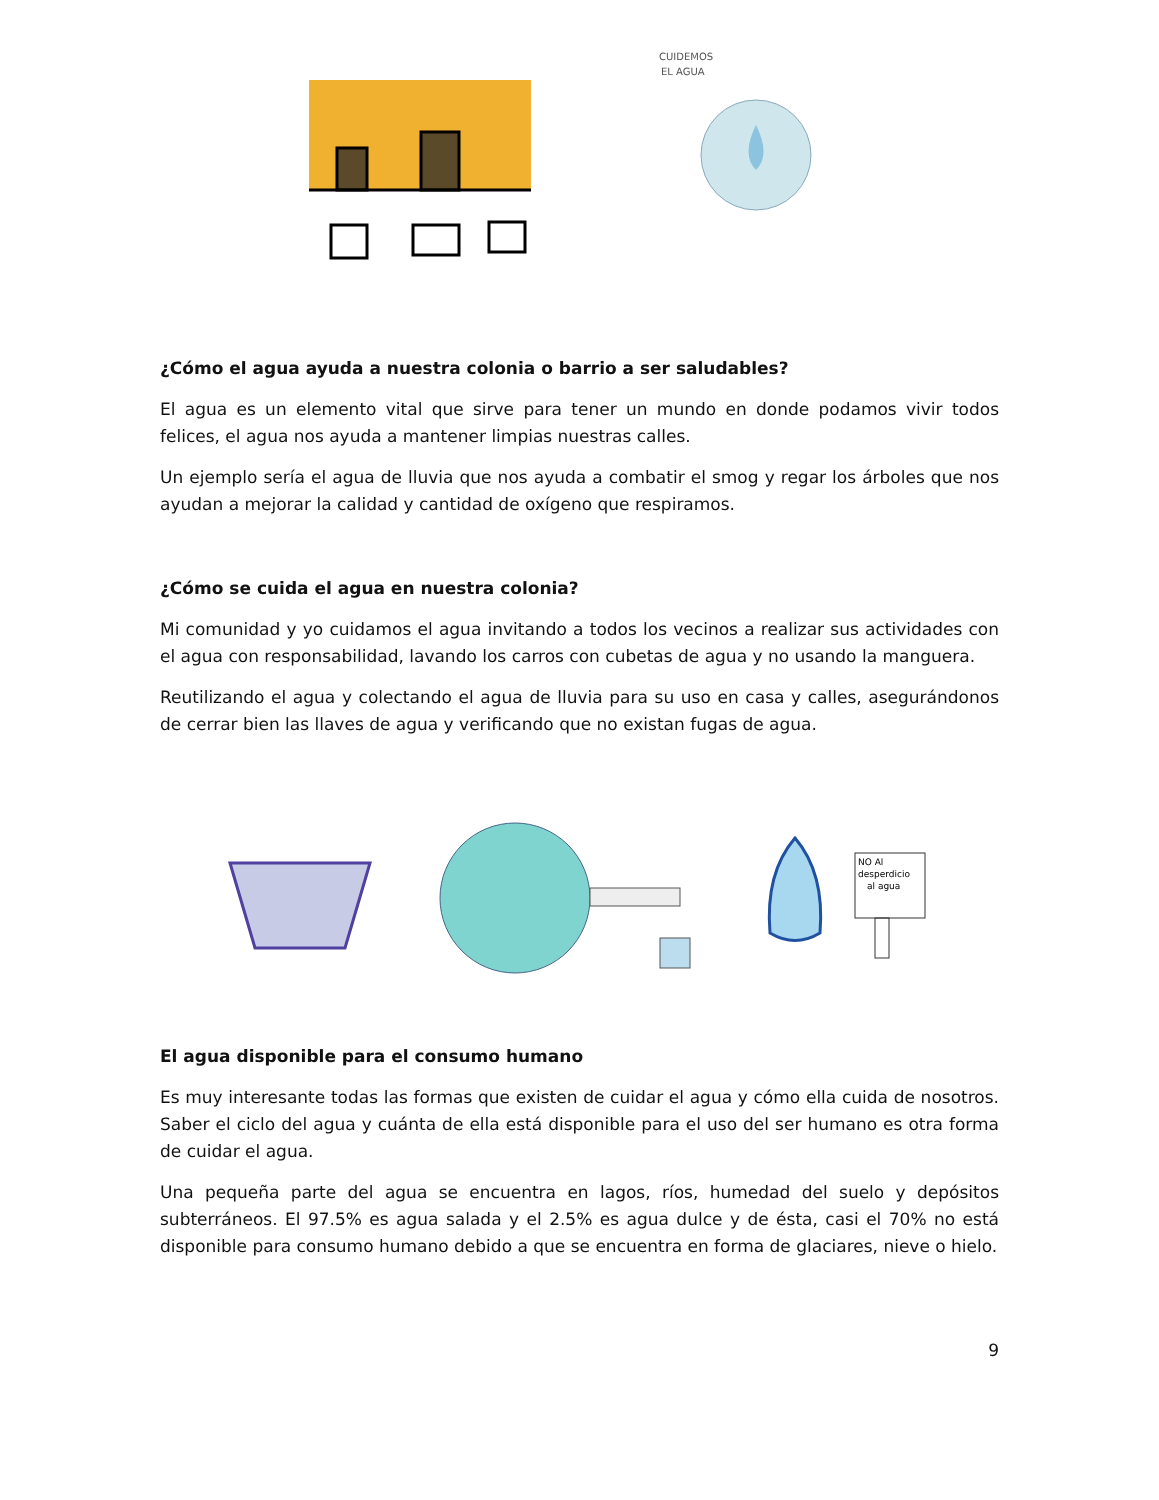CUIDEMOS
EL AGUA
¿Cómo el agua ayuda a nuestra colonia o barrio a ser saludables?
El agua es un elemento vital que sirve para tener un mundo en donde podamos vivir todos felices, el agua nos ayuda a mantener limpias nuestras calles.
Un ejemplo sería el agua de lluvia que nos ayuda a combatir el smog y regar los árboles que nos ayudan a mejorar la calidad y cantidad de oxígeno que respiramos.
¿Cómo se cuida el agua en nuestra colonia?
Mi comunidad y yo cuidamos el agua invitando a todos los vecinos a realizar sus actividades con el agua con responsabilidad, lavando los carros con cubetas de agua y no usando la manguera.
Reutilizando el agua y colectando el agua de lluvia para su uso en casa y calles, asegurándonos de cerrar bien las llaves de agua y verificando que no existan fugas de agua.
NO Al
desperdicio
al agua
El agua disponible para el consumo humano
Es muy interesante todas las formas que existen de cuidar el agua y cómo ella cuida de nosotros. Saber el ciclo del agua y cuánta de ella está disponible para el uso del ser humano es otra forma de cuidar el agua.
Una pequeña parte del agua se encuentra en lagos, ríos, humedad del suelo y depósitos subterráneos. El 97.5% es agua salada y el 2.5% es agua dulce y de ésta, casi el 70% no está disponible para consumo humano debido a que se encuentra en forma de glaciares, nieve o hielo.
9